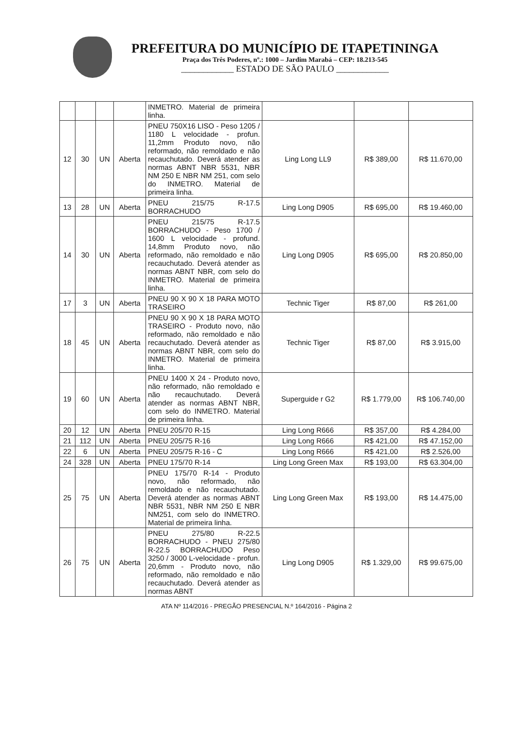PREFEITURA DO MUNICÍPIO DE ITAPETININGA
Praça dos Três Poderes, nº.: 1000 – Jardim Marabá – CEP: 18.213-545
____________ ESTADO DE SÃO PAULO ____________
| | | | | INMETRO. Material de primeira linha. | | | |
| 12 | 30 | UN | Aberta | PNEU 750X16 LISO - Peso 1205 / 1180 L velocidade - profun. 11,2mm Produto novo, não reformado, não remoldado e não recauchutado. Deverá atender as normas ABNT NBR 5531, NBR NM 250 E NBR NM 251, com selo do INMETRO. Material de primeira linha. | Ling Long LL9 | R$ 389,00 | R$ 11.670,00 |
| 13 | 28 | UN | Aberta | PNEU 215/75 R-17.5 BORRACHUDO | Ling Long D905 | R$ 695,00 | R$ 19.460,00 |
| 14 | 30 | UN | Aberta | PNEU 215/75 R-17.5 BORRACHUDO - Peso 1700 / 1600 L velocidade - profund. 14,8mm Produto novo, não reformado, não remoldado e não recauchutado. Deverá atender as normas ABNT NBR, com selo do INMETRO. Material de primeira linha. | Ling Long D905 | R$ 695,00 | R$ 20.850,00 |
| 17 | 3 | UN | Aberta | PNEU 90 X 90 X 18 PARA MOTO TRASEIRO | Technic Tiger | R$ 87,00 | R$ 261,00 |
| 18 | 45 | UN | Aberta | PNEU 90 X 90 X 18 PARA MOTO TRASEIRO - Produto novo, não reformado, não remoldado e não recauchutado. Deverá atender as normas ABNT NBR, com selo do INMETRO. Material de primeira linha. | Technic Tiger | R$ 87,00 | R$ 3.915,00 |
| 19 | 60 | UN | Aberta | PNEU 1400 X 24 - Produto novo, não reformado, não remoldado e não recauchutado. Deverá atender as normas ABNT NBR, com selo do INMETRO. Material de primeira linha. | Superguide r G2 | R$ 1.779,00 | R$ 106.740,00 |
| 20 | 12 | UN | Aberta | PNEU 205/70 R-15 | Ling Long R666 | R$ 357,00 | R$ 4.284,00 |
| 21 | 112 | UN | Aberta | PNEU 205/75 R-16 | Ling Long R666 | R$ 421,00 | R$ 47.152,00 |
| 22 | 6 | UN | Aberta | PNEU 205/75 R-16 - C | Ling Long R666 | R$ 421,00 | R$ 2.526,00 |
| 24 | 328 | UN | Aberta | PNEU 175/70 R-14 | Ling Long Green Max | R$ 193,00 | R$ 63.304,00 |
| 25 | 75 | UN | Aberta | PNEU 175/70 R-14 - Produto novo, não reformado, não remoldado e não recauchutado. Deverá atender as normas ABNT NBR 5531, NBR NM 250 E NBR NM251, com selo do INMETRO. Material de primeira linha. | Ling Long Green Max | R$ 193,00 | R$ 14.475,00 |
| 26 | 75 | UN | Aberta | PNEU 275/80 R-22.5 BORRACHUDO - PNEU 275/80 R-22.5 BORRACHUDO Peso 3250 / 3000 L-velocidade - profun. 20,6mm - Produto novo, não reformado, não remoldado e não recauchutado. Deverá atender as normas ABNT | Ling Long D905 | R$ 1.329,00 | R$ 99.675,00 |
ATA Nº 114/2016 - PREGÃO PRESENCIAL N.º 164/2016 - Página 2